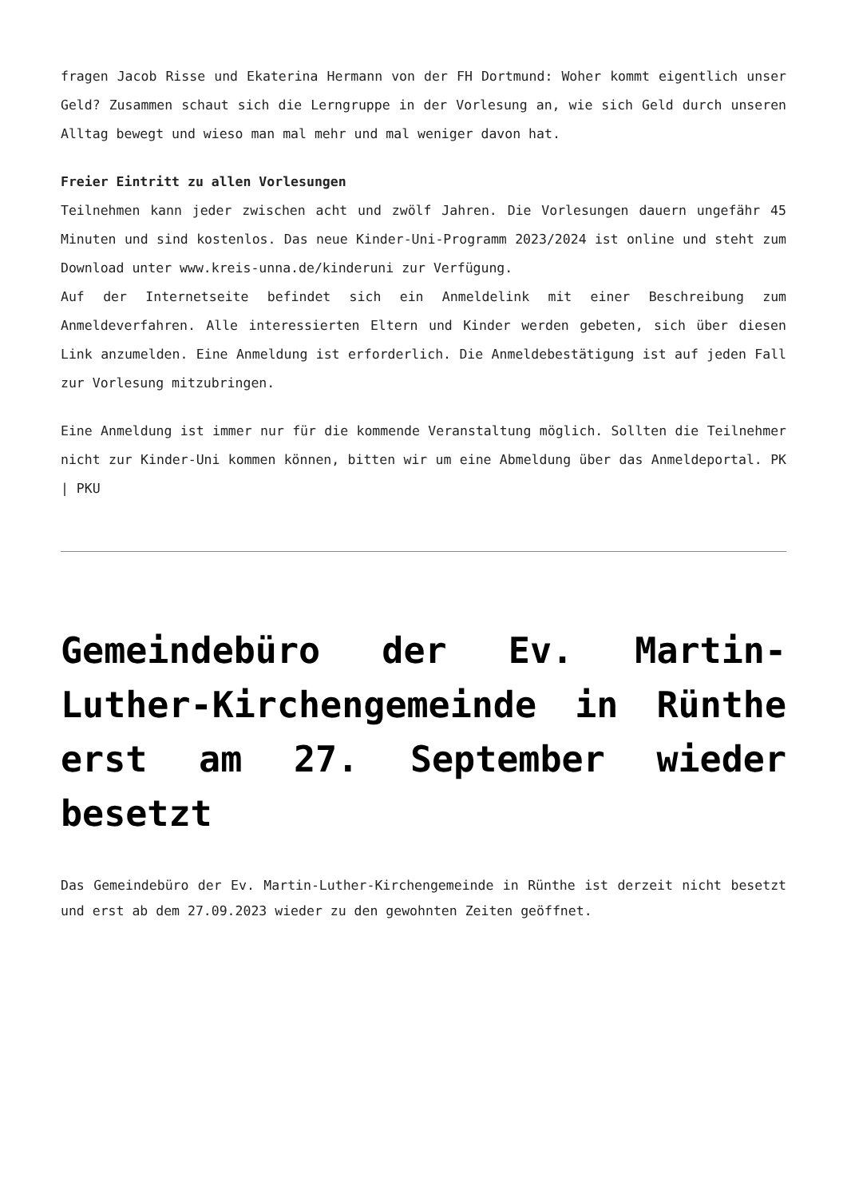fragen Jacob Risse und Ekaterina Hermann von der FH Dortmund: Woher kommt eigentlich unser Geld? Zusammen schaut sich die Lerngruppe in der Vorlesung an, wie sich Geld durch unseren Alltag bewegt und wieso man mal mehr und mal weniger davon hat.
Freier Eintritt zu allen Vorlesungen
Teilnehmen kann jeder zwischen acht und zwölf Jahren. Die Vorlesungen dauern ungefähr 45 Minuten und sind kostenlos. Das neue Kinder-Uni-Programm 2023/2024 ist online und steht zum Download unter www.kreis-unna.de/kinderuni zur Verfügung.
Auf der Internetseite befindet sich ein Anmeldelink mit einer Beschreibung zum Anmeldeverfahren. Alle interessierten Eltern und Kinder werden gebeten, sich über diesen Link anzumelden. Eine Anmeldung ist erforderlich. Die Anmeldebestätigung ist auf jeden Fall zur Vorlesung mitzubringen.
Eine Anmeldung ist immer nur für die kommende Veranstaltung möglich. Sollten die Teilnehmer nicht zur Kinder-Uni kommen können, bitten wir um eine Abmeldung über das Anmeldeportal. PK | PKU
Gemeindebüro der Ev. Martin-Luther-Kirchengemeinde in Rünthe erst am 27. September wieder besetzt
Das Gemeindebüro der Ev. Martin-Luther-Kirchengemeinde in Rünthe ist derzeit nicht besetzt und erst ab dem 27.09.2023 wieder zu den gewohnten Zeiten geöffnet.